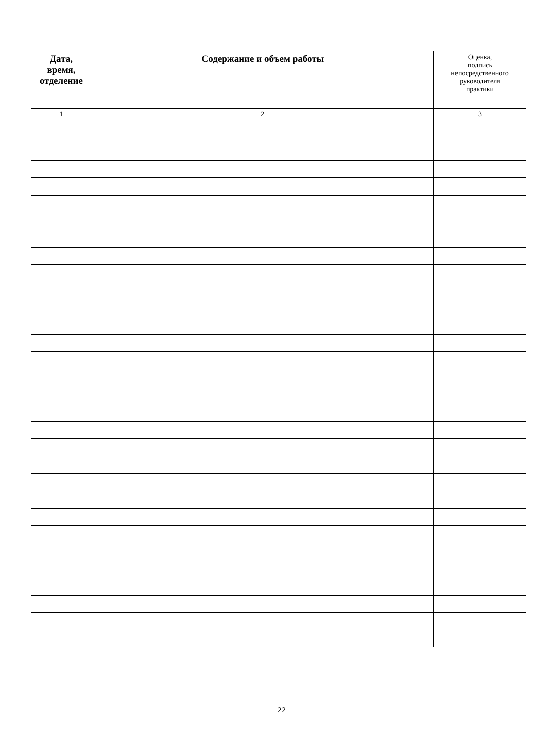| Дата, время, отделение | Содержание и объем работы | Оценка, подпись непосредственного руководителя практики |
| --- | --- | --- |
| 1 | 2 | 3 |
22